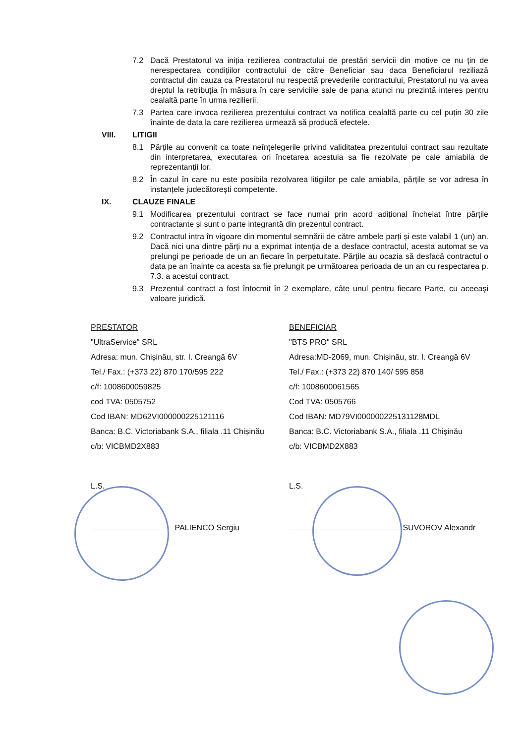7.2 Dacă Prestatorul va iniția rezilierea contractului de prestări servicii din motive ce nu țin de nerespectarea condițiilor contractului de către Beneficiar sau daca Beneficiarul reziliază contractul din cauza ca Prestatorul nu respectă prevederile contractului, Prestatorul nu va avea dreptul la retribuția în măsura în care serviciile sale de pana atunci nu prezintă interes pentru cealaltă parte în urma rezilierii.
7.3 Partea care invoca rezilierea prezentului contract va notifica cealaltă parte cu cel puțin 30 zile înainte de data la care rezilierea urmează să producă efectele.
VIII. LITIGII
8.1 Părțile au convenit ca toate neînțelegerile privind validitatea prezentului contract sau rezultate din interpretarea, executarea ori încetarea acestuia sa fie rezolvate pe cale amiabila de reprezentanții lor.
8.2 În cazul în care nu este posibila rezolvarea litigiilor pe cale amiabila, părțile se vor adresa în instanțele judecătorești competente.
IX. CLAUZE FINALE
9.1 Modificarea prezentului contract se face numai prin acord adițional încheiat între părțile contractante și sunt o parte integrantă din prezentul contract.
9.2 Contractul intra în vigoare din momentul semnării de către ambele parți și este valabil 1 (un) an. Dacă nici una dintre părți nu a exprimat intenția de a desface contractul, acesta automat se va prelungi pe perioade de un an fiecare în perpetuitate. Părțile au ocazia să desfacă contractul o data pe an înainte ca acesta sa fie prelungit pe următoarea perioada de un an cu respectarea p. 7.3. a acestui contract.
9.3 Prezentul contract a fost întocmit în 2 exemplare, câte unul pentru fiecare Parte, cu aceeaşi valoare juridică.
PRESTATOR
"UltraService" SRL
Adresa: mun. Chișinău, str. I. Creangă 6V
Tel./ Fax.: (+373 22) 870 170/595 222
c/f: 1008600059825
cod TVA: 0505752
Cod IBAN: MD62VI000000225121116
Banca: B.C. Victoriabank S.A., filiala .11 Chișinău
c/b: VICBMD2X883
L.S.
PALIENCO Sergiu
BENEFICIAR
"BTS PRO" SRL
Adresa:MD-2069, mun. Chișinău, str. I. Creangă 6V
Tel./ Fax.: (+373 22) 870 140/ 595 858
c/f: 1008600061565
Cod TVA: 0505766
Cod IBAN: MD79VI000000225131128MDL
Banca: B.C. Victoriabank S.A., filiala .11 Chișinău
c/b: VICBMD2X883
L.S.
SUVOROV Alexandr